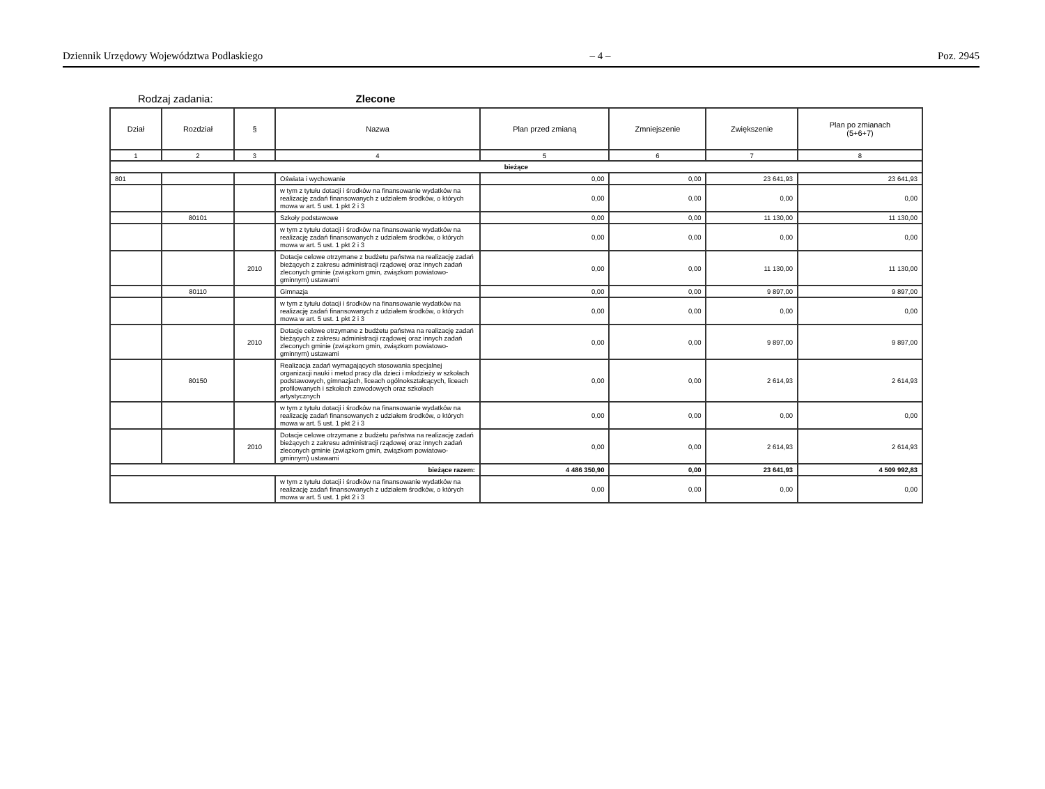Dziennik Urzędowy Województwa Podlaskiego – 4 – Poz. 2945
Rodzaj zadania: Zlecone
| Dział | Rozdział | § | Nazwa | Plan przed zmianą | Zmniejszenie | Zwiększenie | Plan po zmianach (5+6+7) |
| --- | --- | --- | --- | --- | --- | --- | --- |
| 1 | 2 | 3 | 4 | 5 | 6 | 7 | 8 |
| bieżące | | | | | | | |
| 801 | | | Oświata i wychowanie | 0,00 | 0,00 | 23 641,93 | 23 641,93 |
| | | | w tym z tytułu dotacji i środków na finansowanie wydatków na realizację zadań finansowanych z udziałem środków, o których mowa w art. 5 ust. 1 pkt 2 i 3 | 0,00 | 0,00 | 0,00 | 0,00 |
| | 80101 | | Szkoły podstawowe | 0,00 | 0,00 | 11 130,00 | 11 130,00 |
| | | | w tym z tytułu dotacji i środków na finansowanie wydatków na realizację zadań finansowanych z udziałem środków, o których mowa w art. 5 ust. 1 pkt 2 i 3 | 0,00 | 0,00 | 0,00 | 0,00 |
| | | 2010 | Dotacje celowe otrzymane z budżetu państwa na realizację zadań bieżących z zakresu administracji rządowej oraz innych zadań zleconych gminie (związkom gmin, związkom powiatowo-gminnym) ustawami | 0,00 | 0,00 | 11 130,00 | 11 130,00 |
| | 80110 | | Gimnazja | 0,00 | 0,00 | 9 897,00 | 9 897,00 |
| | | | w tym z tytułu dotacji i środków na finansowanie wydatków na realizację zadań finansowanych z udziałem środków, o których mowa w art. 5 ust. 1 pkt 2 i 3 | 0,00 | 0,00 | 0,00 | 0,00 |
| | | 2010 | Dotacje celowe otrzymane z budżetu państwa na realizację zadań bieżących z zakresu administracji rządowej oraz innych zadań zleconych gminie (związkom gmin, związkom powiatowo-gminnym) ustawami | 0,00 | 0,00 | 9 897,00 | 9 897,00 |
| | 80150 | | Realizacja zadań wymagających stosowania specjalnej organizacji nauki i metod pracy dla dzieci i młodzieży w szkołach podstawowych, gimnazjach, liceach ogólnokształcących, liceach profilowanych i szkołach zawodowych oraz szkołach artystycznych | 0,00 | 0,00 | 2 614,93 | 2 614,93 |
| | | | w tym z tytułu dotacji i środków na finansowanie wydatków na realizację zadań finansowanych z udziałem środków, o których mowa w art. 5 ust. 1 pkt 2 i 3 | 0,00 | 0,00 | 0,00 | 0,00 |
| | | 2010 | Dotacje celowe otrzymane z budżetu państwa na realizację zadań bieżących z zakresu administracji rządowej oraz innych zadań zleconych gminie (związkom gmin, związkom powiatowo-gminnym) ustawami | 0,00 | 0,00 | 2 614,93 | 2 614,93 |
| bieżące razem: | | | | 4 486 350,90 | 0,00 | 23 641,93 | 4 509 992,83 |
| | | | w tym z tytułu dotacji i środków na finansowanie wydatków na realizację zadań finansowanych z udziałem środków, o których mowa w art. 5 ust. 1 pkt 2 i 3 | 0,00 | 0,00 | 0,00 | 0,00 |